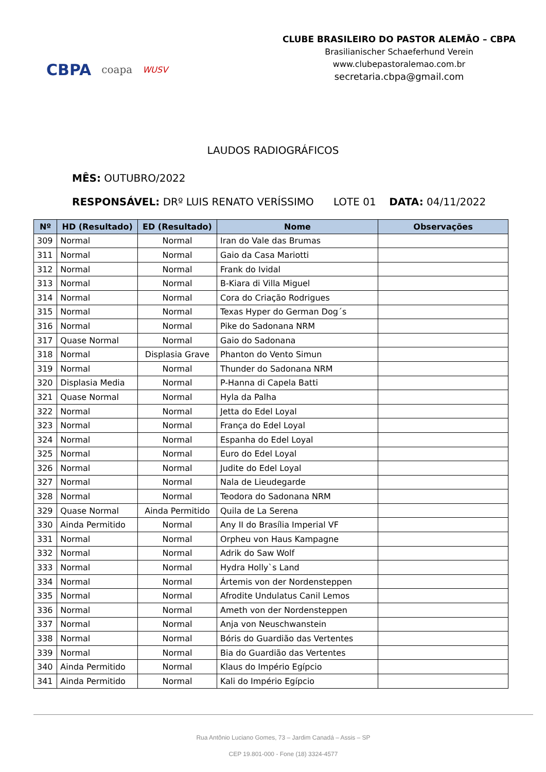CBPA coapa WUSV
CLUBE BRASILEIRO DO PASTOR ALEMÃO – CBPA
Brasilianischer Schaeferhund Verein
www.clubepastoralemao.com.br
secretaria.cbpa@gmail.com
LAUDOS RADIOGRÁFICOS
MÊS: OUTUBRO/2022
RESPONSÁVEL: DRº LUIS RENATO VERÍSSIMO LOTE 01 DATA: 04/11/2022
| Nº | HD (Resultado) | ED (Resultado) | Nome | Observações |
| --- | --- | --- | --- | --- |
| 309 | Normal | Normal | Iran do Vale das Brumas | |
| 311 | Normal | Normal | Gaio da Casa Mariotti | |
| 312 | Normal | Normal | Frank do Ividal | |
| 313 | Normal | Normal | B-Kiara di Villa Miguel | |
| 314 | Normal | Normal | Cora do Criação Rodrigues | |
| 315 | Normal | Normal | Texas Hyper do German Dog´s | |
| 316 | Normal | Normal | Pike do Sadonana NRM | |
| 317 | Quase Normal | Normal | Gaio do Sadonana | |
| 318 | Normal | Displasia Grave | Phanton do Vento Simun | |
| 319 | Normal | Normal | Thunder do Sadonana NRM | |
| 320 | Displasia Media | Normal | P-Hanna di Capela Batti | |
| 321 | Quase Normal | Normal | Hyla da Palha | |
| 322 | Normal | Normal | Jetta do Edel Loyal | |
| 323 | Normal | Normal | França do Edel Loyal | |
| 324 | Normal | Normal | Espanha do Edel Loyal | |
| 325 | Normal | Normal | Euro do Edel Loyal | |
| 326 | Normal | Normal | Judite do Edel Loyal | |
| 327 | Normal | Normal | Nala de Lieudegarde | |
| 328 | Normal | Normal | Teodora do Sadonana NRM | |
| 329 | Quase Normal | Ainda Permitido | Quila de La Serena | |
| 330 | Ainda Permitido | Normal | Any II do Brasília Imperial VF | |
| 331 | Normal | Normal | Orpheu von Haus Kampagne | |
| 332 | Normal | Normal | Adrik do Saw Wolf | |
| 333 | Normal | Normal | Hydra Holly`s Land | |
| 334 | Normal | Normal | Ártemis von der Nordensteppen | |
| 335 | Normal | Normal | Afrodite Undulatus Canil Lemos | |
| 336 | Normal | Normal | Ameth von der Nordensteppen | |
| 337 | Normal | Normal | Anja von Neuschwanstein | |
| 338 | Normal | Normal | Bóris do Guardião das Vertentes | |
| 339 | Normal | Normal | Bia do Guardião das Vertentes | |
| 340 | Ainda Permitido | Normal | Klaus do Império Egípcio | |
| 341 | Ainda Permitido | Normal | Kali do Império Egípcio | |
Rua Antônio Luciano Gomes, 73 – Jardim Canadá – Assis – SP
CEP 19.801-000 - Fone (18) 3324-4577